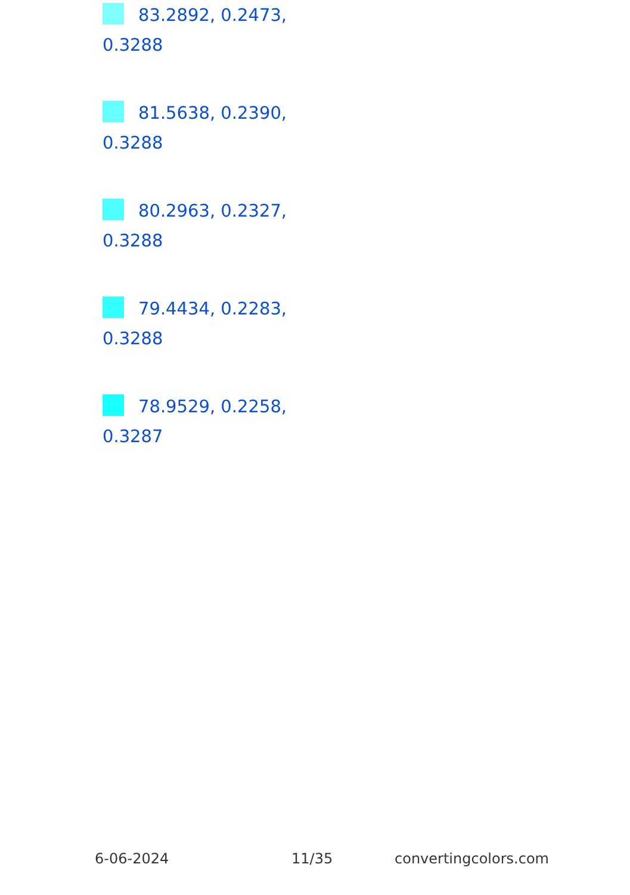83.2892, 0.2473, 0.3288
81.5638, 0.2390, 0.3288
80.2963, 0.2327, 0.3288
79.4434, 0.2283, 0.3288
78.9529, 0.2258, 0.3287
6-06-2024 11/35 convertingcolors.com